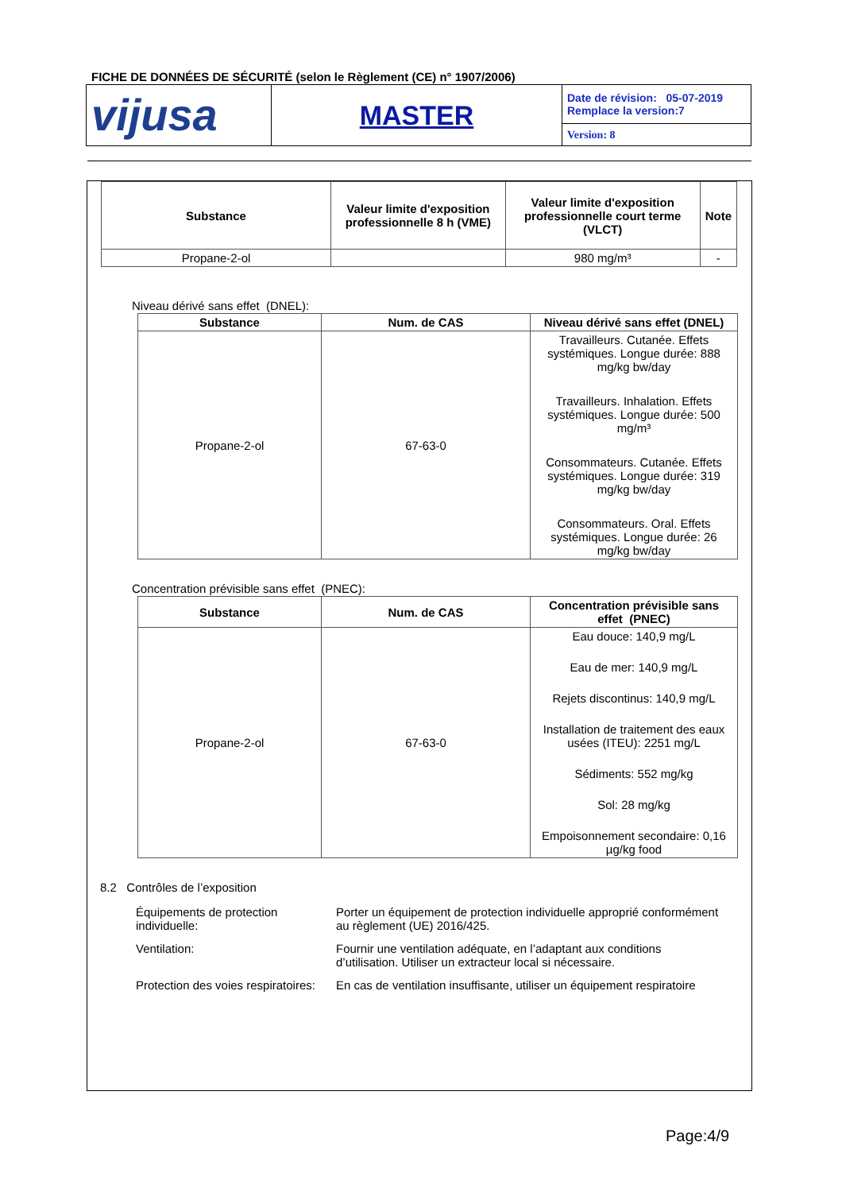FICHE DE DONNÉES DE SÉCURITÉ (selon le Règlement (CE) n° 1907/2006)
| vijusa | MASTER | Date de révision: 05-07-2019 Remplace la version:7 |
| | | Version: 8 |
| Substance | Valeur limite d'exposition professionnelle 8 h (VME) | Valeur limite d'exposition professionnelle court terme (VLCT) | Note |
| --- | --- | --- | --- |
| Propane-2-ol | | 980 mg/m³ | - |
Niveau dérivé sans effet (DNEL):
| Substance | Num. de CAS | Niveau dérivé sans effet (DNEL) |
| --- | --- | --- |
| Propane-2-ol | 67-63-0 | Travailleurs. Cutanée. Effets systémiques. Longue durée: 888 mg/kg bw/day Travailleurs. Inhalation. Effets systémiques. Longue durée: 500 mg/m³ Consommateurs. Cutanée. Effets systémiques. Longue durée: 319 mg/kg bw/day Consommateurs. Oral. Effets systémiques. Longue durée: 26 mg/kg bw/day |
Concentration prévisible sans effet (PNEC):
| Substance | Num. de CAS | Concentration prévisible sans effet (PNEC) |
| --- | --- | --- |
| Propane-2-ol | 67-63-0 | Eau douce: 140,9 mg/L Eau de mer: 140,9 mg/L Rejets discontinus: 140,9 mg/L Installation de traitement des eaux usées (ITEU): 2251 mg/L Sédiments: 552 mg/kg Sol: 28 mg/kg Empoisonnement secondaire: 0,16 µg/kg food |
8.2 Contrôles de l’exposition
Équipements de protection individuelle:
Porter un équipement de protection individuelle approprié conformément au règlement (UE) 2016/425.
Ventilation: Fournir une ventilation adéquate, en l’adaptant aux conditions d’utilisation. Utiliser un extracteur local si nécessaire.
Protection des voies respiratoires:
En cas de ventilation insuffisante, utiliser un équipement respiratoire
Page:4/9